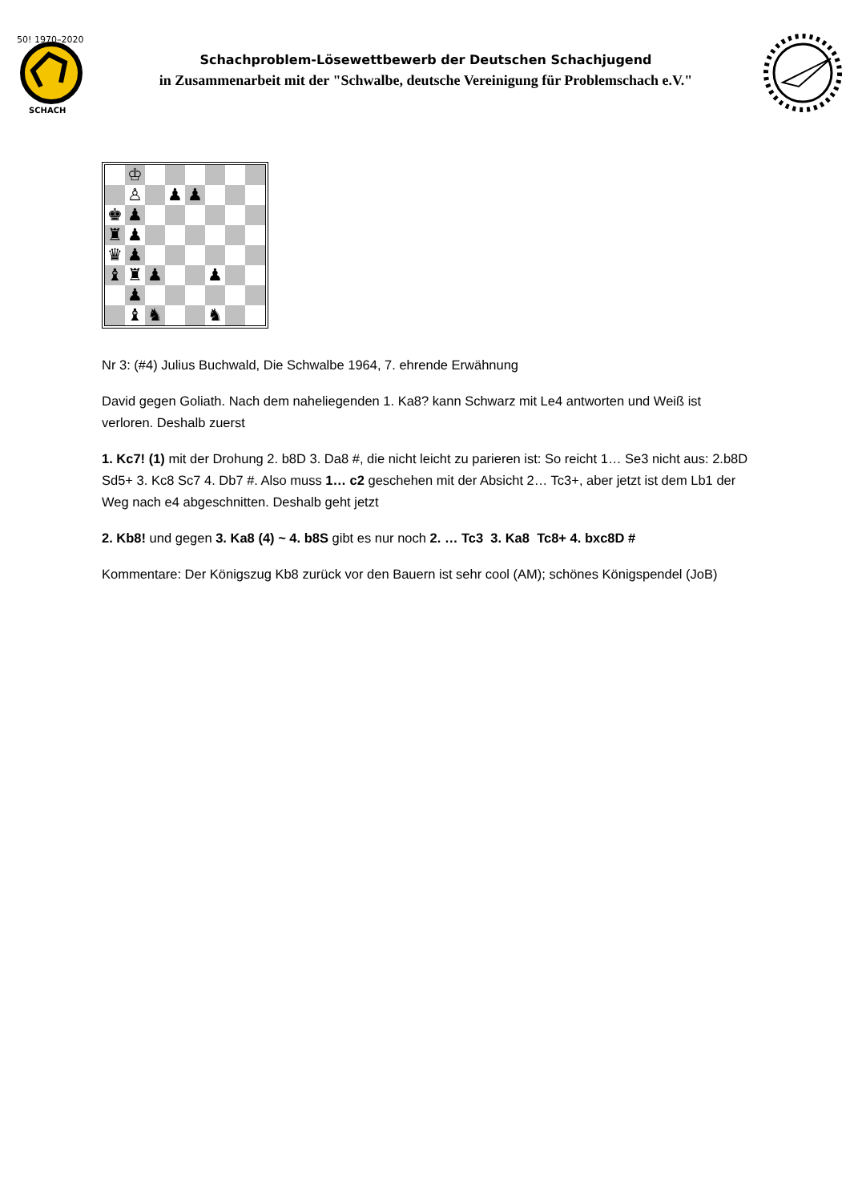50! 1970–2020
SCHACH
Schachproblem-Lösewettbewerb der Deutschen Schachjugend
in Zusammenarbeit mit der "Schwalbe, deutsche Vereinigung für Problemschach e.V."
| | ♔ | | | | | | |
| | ♙ | | ♟ | ♟ | | | |
| ♚ | ♟ | | | | | | |
| ♜ | ♟ | | | | | | |
| ♛ | ♟ | | | | | | |
| ♝ | ♜ | ♟ | | | ♟ | | |
| | ♟ | | | | | | |
| | ♝ | ♞ | | | ♞ | | |
Nr 3: (#4) Julius Buchwald, Die Schwalbe 1964, 7. ehrende Erwähnung
David gegen Goliath. Nach dem naheliegenden 1. Ka8? kann Schwarz mit Le4 antworten und Weiß ist verloren. Deshalb zuerst
1. Kc7! (1) mit der Drohung 2. b8D 3. Da8 #, die nicht leicht zu parieren ist: So reicht 1… Se3 nicht aus: 2.b8D Sd5+ 3. Kc8 Sc7 4. Db7 #. Also muss 1… c2 geschehen mit der Absicht 2… Tc3+, aber jetzt ist dem Lb1 der Weg nach e4 abgeschnitten. Deshalb geht jetzt
2. Kb8! und gegen 3. Ka8 (4) ~ 4. b8S gibt es nur noch 2. … Tc3 3. Ka8 Tc8+ 4. bxc8D #
Kommentare: Der Königszug Kb8 zurück vor den Bauern ist sehr cool (AM); schönes Königspendel (JoB)